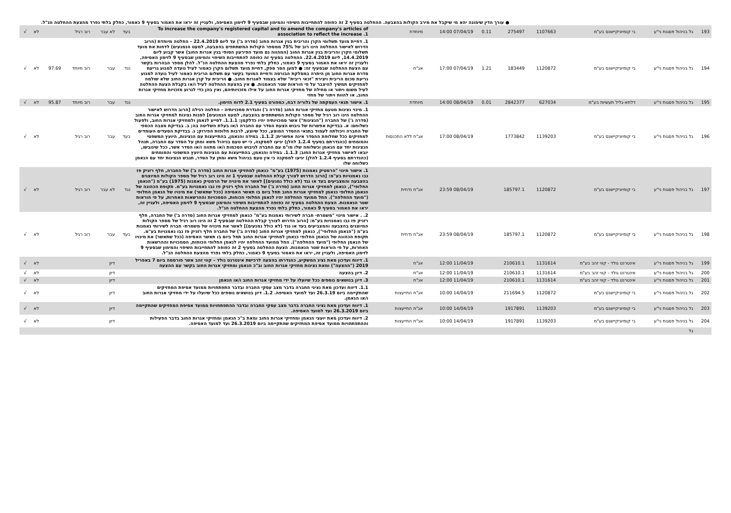● עורך הדין שימונה יהא מי שיקבל את מירב הקולות בהצבעה. ההחלטה בסעיף 2 זה כפופה להתחייבות השיפוי והמימון שבסעיף 9 לזימון האסיפה, ולעניין זה יראו את האמור בסעיף 9 כאמור, כחלק בלתי נפרד מהצעת ההחלטה הנ"ל.
| 193 | גל בניהול פסגות ני"ע | בי קומיוניקיישנס בע"מ | 1107663 | 275497 | 0.11 | 07/04/19 14:00 | מיוחדת | To increase the company's registered capital and to amend the company's articles of association to reflect the increase .1 | בעד | לא עבר | רוב רגיל | | לא | √ |
| 194 | גל בניהול פסגות ני"ע | בי קומיוניקיישנס בע"מ | 1120872 | 183449 | 1.21 | 07/04/19 17:00 | אג"ח | 1. דחיית מועד תשלומי הקרן והריבית בגין אגרות החוב (סדרה ב') עד ליום 22.4.2019 – החלטה מיוחדת (הרוב הדרוש לאישור ההחלטה הינו רוב של 75% ממספר הקולות המשתתפים בהצבעה, למעט הנמנעים) לדחות את מועד תשלומי הקרן והריבית בגין אגרות החוב (המהווה גם מועד הפירעון הסופי בגין אגרות החוב) אשר קבוע ליום 14.4.2019, ליום 22.4.2019. ההחלטה בסעיף זה כפופה להתחייבות השיפוי והמימון שבסעיף 9 לזימון האסיפה, ולעניין זה יראו את האמור בסעיף 9 כאמור, כחלק בלתי נפרד מהצעת ההחלטה הנ"ל. להלן מספר הבהרות בקשר עם הצעת ההחלטה שבסעיף זה: ● למען הסר ספק, דחיית מועד תשלום הקרן כאמור לעיל נועדה למנוע גריעת סדרת אגרות החוב מן היתרה במסלקת הבורסה ודחיית המועד בקשר עם תשלום הריבית כאמור לעיל נועדה למנוע גריעת סכום הריבית ויצירת "זכאי ריבית" שלא בצמוד לאגרות החוב. ● הריבית על קרן אגרות החוב שלא שולמה למחזיקים תמשיך להיצבר על פי הוראות שטר הנאמנות. ● אין בהצעת ההחלטה לעיל ו/או בקבלת הצעת ההחלטה לעיל משום ויתור או מחילה של מחזיקי אגרות החוב על אילו מזכויותיהם, ואין בהן כדי לגרוע מזכויות מחזיקי אגרות החוב, או להוות ויתור של מחזי | נגד | עבר | רוב מיוחד | 97.69 | לא | √ |
| 195 | גל בניהול פסגות ני"ע | דלתא-גליל תעשיות בע"מ | 627034 | 2842377 | 0.01 | 08/04/19 14:00 | מיוחדת | 1. אישור תנאי העסקתה של גלוריה דבח, כמפורט בסעיף 2.1 לדוח הזימון. | נגד | עבר | רוב מיוחד | 95.87 | לא | √ |
| 196 | גל בניהול פסגות ני"ע | בי קומיוניקיישנס בע"מ | 1139203 | 1773842 | | 08/04/19 17:00 | אג"ח ללא התכנסות | 1. מינוי נציגות מטעם מחזיקי אגרות החוב (סדרה ג') והגדרת סמכויותיה - החלטה רגילה [הרוב הדרוש לאישור ההחלטה הינו רוב רגיל של מספר הקולות המשתתפים בהצבעה, למעט הנמנעים] למנות נציגות למחזיקי אגרות החוב (סדרה ג') של החברה ("הנציגות") אשר סמכויותיה יהיו כדלקמן: 1.1.1. לסייע לנאמן ולמחזיקי אגרות החוב, ולפעול כשלוחם: א. בבדיקת אפשרות של גיבוש הצעת הסדר עם החברה ו/או בעלת השליטה בה; ב. בבדיקת מצבה הכספי של החברה ויכולתה לעמוד בתנאי ההסדר המוצע, ככל שיוצע, לרבות חלופות הפירוק; ג. בבדיקת הסעדים העומדים למחזיקים ככל שחלופת ההסדר אינה אפשרית; 1.1.2. במידה והנאמן, בהתייעצות עם הנציגות, היועץ המשפטי והמומחים (כהגדרתם בסעיף 1.2.4 להלן) יגיעו למסקנה, כי יש טעם בניהול משא ומתן על הסדר עם החברה, תנהל הנציגות יחד עם הנאמן וכשלוחה שלו מו"מ עם החברה לגיבוש הסכמות ו/או מתווה ו/או הסדר אשר, ככל שיגובשו, יובאו לאישור מחזיקי אגרות החוב; 1.1.3. במידה והנאמן, בהתייעצות עם הנציגות היועץ המשפטי והמומחים (כהגדרתם בסעיף 1.2.4 להלן) יגיעו למסקנה כי אין טעם בניהול משא ומתן על הסדר, תגבש הנציגות יחד עם הנאמן כשלוחה שלו | בעד | עבר | רוב רגיל | | לא | √ |
| 197 | גל בניהול פסגות ני"ע | בי קומיוניקיישנס בע"מ | 1120872 | 185797.1 | | 08/04/19 23:59 | אג"ח נדחית | 1. אישור מינוי "הרמטיק נאמנות (1975) בע"מ" כנאמן למחזיקי אגרות החוב (סדרה ב') של החברה, חלף רזניק פז נבו נאמנויות בע"מ: [הרוב הדרוש לצורך קבלת ההחלטה שבסעיף 1 זה הינו רוב רגיל של מספר הקולות המיוצגים בהצבעה והמצביעים בעד או נגד (לא כולל נמנעים)] לאשר את מינויה של הרמטיק נאמנות (1975) בע"מ ("הנאמן החלופי"), כנאמן למחזיקי אגרות החוב (סדרה ב') של החברה חלף רזניק פז נבו נאמנויות בע"מ. תקופת הכהונה של הנאמן החלופי כנאמן למחזיקי אגרות החוב תחל ביום בו תאשר האסיפה (ככל שתאשר) את מינויו של הנאמן החלופי ("מועד ההחלפה"). החל ממועד ההחלפה יהיו לנאמן החלופי הכוחות, הסמכויות וההרשאות האחרות, על פי הוראות שטר הנאמנות. הצעת ההחלטה בסעיף זה כפופה להתחייבות השיפוי והמימון שבסעיף 9 לזימון האסיפה, ולעניין זה, יראו את האמור בסעיף 9 כאמור, כחלק בלתי נפרד מהצעת ההחלטה הנ"ל. | נגד | לא עבר | רוב רגיל | | לא | √ |
| 198 | גל בניהול פסגות ני"ע | בי קומיוניקיישנס בע"מ | 1120872 | 185797.1 | | 08/04/19 23:59 | אג"ח נדחית | 2. . אישור מינוי "משמרת- חברה לשירותי נאמנות בע"מ" כנאמן למחזיקי אגרות החוב (סדרה ב') של החברה, חלף רזניק פז נבו נאמנויות בע"מ: [הרוב הדרוש לצורך קבלת ההחלטה שבסעיף 2 זה הינו רוב רגיל של מספר הקולות המיוצגים בהצבעה והמצביעים בעד או נגד (לא כולל נמנעים)] לאשר את מינויה של משמרת- חברה לשירותי נאמנות בע"מ ("הנאמן החלופי"), כנאמן למחזיקי אגרות החוב (סדרה ב') של החברה חלף רזניק פז נבו נאמנויות בע"מ. תקופת הכהונה של הנאמן החלופי כנאמן למחזיקי אגרות החוב תחל ביום בו תאשר האסיפה (ככל שתאשר) את מינויו של הנאמן החלופי ("מועד ההחלפה"). החל ממועד ההחלפה יהיו לנאמן החלופי הכוחות, הסמכויות וההרשאות האחרות, על פי הוראות שטר הנאמנות. הצעת ההחלטה בסעיף 2 זה כפופה להתחייבות השיפוי והמימון שבסעיף 9 לזימון האסיפה, ולעניין זה, יראו את האמור בסעיף 9 כאמור, כחלק בלתי נפרד מהצעת ההחלטה הנ"ל. | בעד | עבר | רוב רגיל | | לא | √ |
| 199 | גל בניהול פסגות ני"ע | אינטרנט גולד - קווי זהב בע"מ | 1131614 | 210610.1 | | 11/04/19 12:00 | אג"ח | 1. דיווח ועדכון מאת נציג המשקיע, כהגדרתו בהצעה לרכישת אינטרנט גולד – קווי זהב אשר פורסמה ביום 7 באפריל 2019 ("ההצעה") ומאת נציגות מחזיקי אגרות החוב וב"כ הנאמן ומחזיקי אגרות החוב בקשר עם ההצעה | | דיון | | | לא | √ |
| 200 | גל בניהול פסגות ני"ע | אינטרנט גולד - קווי זהב בע"מ | 1131614 | 210610.1 | | 11/04/19 12:00 | אג"ח | 2. דיון בהצעה | | דיון | | | לא | √ |
| 201 | גל בניהול פסגות ני"ע | אינטרנט גולד - קווי זהב בע"מ | 1131614 | 210610.1 | | 11/04/19 12:00 | אג"ח | 3. דיון בנושאים נוספים ככל שיועלו על ידי מחזיקי אגרות החוב ו/או הנאמן | | דיון | | | לא | √ |
| 202 | גל בניהול פסגות ני"ע | בי קומיוניקיישנס בע"מ | 1120872 | 211694.5 | | 14/04/19 10:00 | אג"ח התייעצות | 1.1. דיווח ועדכון מאת נציגי החברה בדבר מצב עסקי החברה ובדבר התפתחויות ממועד אסיפת המחזיקים שהתקיימה ביום 26.3.19 ועד למועד האסיפה. 1.2. דיון בנושאים נוספים ככל שיועלו על ידי מחזיקי אגרות החוב ו/או הנאמן. | | דיון | | | לא | √ |
| 203 | גל בניהול פסגות ני"ע | בי קומיוניקיישנס בע"מ | 1139203 | 1917891 | | 14/04/19 10:00 | אג"ח התייעצות | 1. דיווח ועדכון מאת נציגי החברה בדבר מצב עסקי החברה ובדבר ההתפתחויות ממועד אסיפת המחזיקים שהתקיימה ביום 26.3.2019 ועד למועד האסיפה. | | דיון | | | לא | √ |
| 204 | גל בניהול פסגות ני"ע | בי קומיוניקיישנס בע"מ | 1139203 | 1917891 | | 14/04/19 10:00 | אג"ח התייעצות | 2. דיווח ועדכון מאת יועצי הנאמן ומחזיקי אגרות החוב ומאת ב"כ הנאמן ומחזיקי אגרות החוב בדבר הפעילות וההתפתחויות ממועד אסיפת המחזיקים שהתקיימה ביום 26.3.2019 ועד למועד האסיפה. | | דיון | | | לא | √ |
| | גל | | | | | | | | | | | | | |